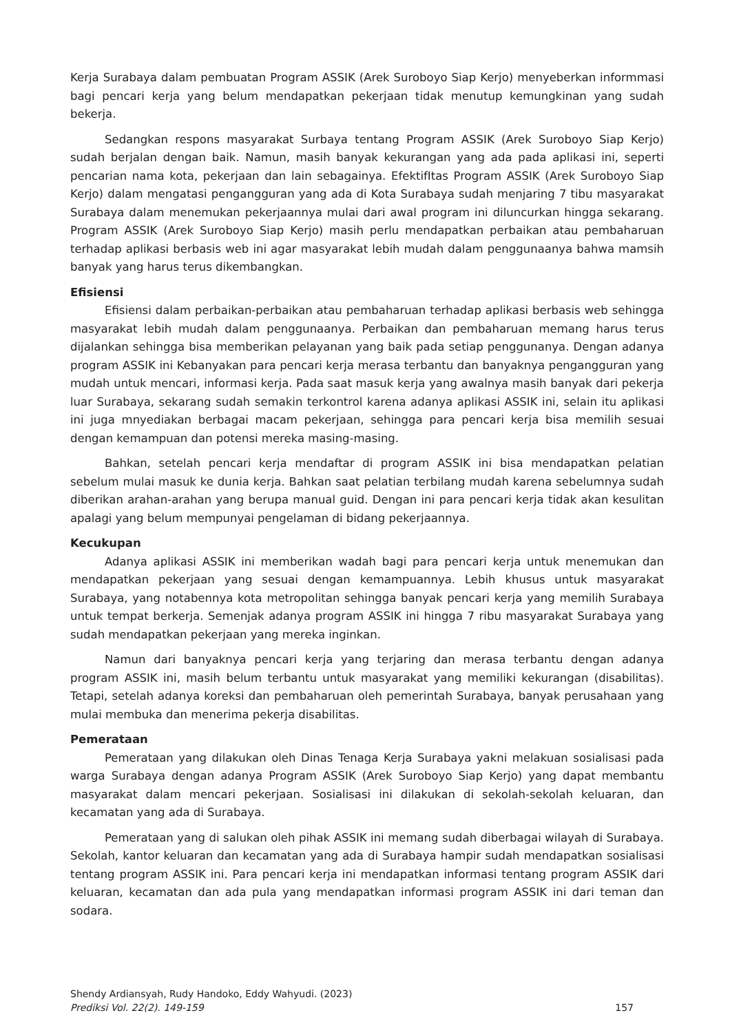Kerja Surabaya dalam pembuatan Program ASSIK (Arek Suroboyo Siap Kerjo) menyeberkan informmasi bagi pencari kerja yang belum mendapatkan pekerjaan tidak menutup kemungkinan yang sudah bekerja.
Sedangkan respons masyarakat Surbaya tentang Program ASSIK (Arek Suroboyo Siap Kerjo) sudah berjalan dengan baik. Namun, masih banyak kekurangan yang ada pada aplikasi ini, seperti pencarian nama kota, pekerjaan dan lain sebagainya. EfektifItas Program ASSIK (Arek Suroboyo Siap Kerjo) dalam mengatasi pengangguran yang ada di Kota Surabaya sudah menjaring 7 tibu masyarakat Surabaya dalam menemukan pekerjaannya mulai dari awal program ini diluncurkan hingga sekarang. Program ASSIK (Arek Suroboyo Siap Kerjo) masih perlu mendapatkan perbaikan atau pembaharuan terhadap aplikasi berbasis web ini agar masyarakat lebih mudah dalam penggunaanya bahwa mamsih banyak yang harus terus dikembangkan.
Efisiensi
Efisiensi dalam perbaikan-perbaikan atau pembaharuan terhadap aplikasi berbasis web sehingga masyarakat lebih mudah dalam penggunaanya. Perbaikan dan pembaharuan memang harus terus dijalankan sehingga bisa memberikan pelayanan yang baik pada setiap penggunanya. Dengan adanya program ASSIK ini Kebanyakan para pencari kerja merasa terbantu dan banyaknya pengangguran yang mudah untuk mencari, informasi kerja. Pada saat masuk kerja yang awalnya masih banyak dari pekerja luar Surabaya, sekarang sudah semakin terkontrol karena adanya aplikasi ASSIK ini, selain itu aplikasi ini juga mnyediakan berbagai macam pekerjaan, sehingga para pencari kerja bisa memilih sesuai dengan kemampuan dan potensi mereka masing-masing.
Bahkan, setelah pencari kerja mendaftar di program ASSIK ini bisa mendapatkan pelatian sebelum mulai masuk ke dunia kerja. Bahkan saat pelatian terbilang mudah karena sebelumnya sudah diberikan arahan-arahan yang berupa manual guid. Dengan ini para pencari kerja tidak akan kesulitan apalagi yang belum mempunyai pengelaman di bidang pekerjaannya.
Kecukupan
Adanya aplikasi ASSIK ini memberikan wadah bagi para pencari kerja untuk menemukan dan mendapatkan pekerjaan yang sesuai dengan kemampuannya. Lebih khusus untuk masyarakat Surabaya, yang notabennya kota metropolitan sehingga banyak pencari kerja yang memilih Surabaya untuk tempat berkerja. Semenjak adanya program ASSIK ini hingga 7 ribu masyarakat Surabaya yang sudah mendapatkan pekerjaan yang mereka inginkan.
Namun dari banyaknya pencari kerja yang terjaring dan merasa terbantu dengan adanya program ASSIK ini, masih belum terbantu untuk masyarakat yang memiliki kekurangan (disabilitas). Tetapi, setelah adanya koreksi dan pembaharuan oleh pemerintah Surabaya, banyak perusahaan yang mulai membuka dan menerima pekerja disabilitas.
Pemerataan
Pemerataan yang dilakukan oleh Dinas Tenaga Kerja Surabaya yakni melakuan sosialisasi pada warga Surabaya dengan adanya Program ASSIK (Arek Suroboyo Siap Kerjo) yang dapat membantu masyarakat dalam mencari pekerjaan. Sosialisasi ini dilakukan di sekolah-sekolah keluaran, dan kecamatan yang ada di Surabaya.
Pemerataan yang di salukan oleh pihak ASSIK ini memang sudah diberbagai wilayah di Surabaya. Sekolah, kantor keluaran dan kecamatan yang ada di Surabaya hampir sudah mendapatkan sosialisasi tentang program ASSIK ini. Para pencari kerja ini mendapatkan informasi tentang program ASSIK dari keluaran, kecamatan dan ada pula yang mendapatkan informasi program ASSIK ini dari teman dan sodara.
Shendy Ardiansyah, Rudy Handoko, Eddy Wahyudi. (2023)
Prediksi Vol. 22(2). 149-159
157